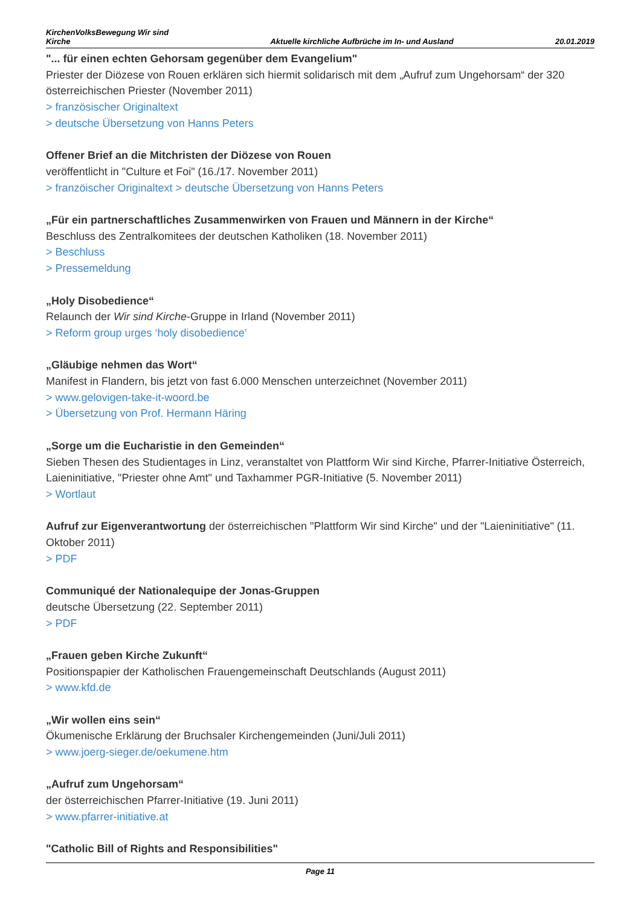KirchenVolksBewegung Wir sind
Kirche Aktuelle kirchliche Aufbrüche im In- und Ausland 20.01.2019
"... für einen echten Gehorsam gegenüber dem Evangelium"
Priester der Diözese von Rouen erklären sich hiermit solidarisch mit dem „Aufruf zum Ungehorsam“ der 320 österreichischen Priester (November 2011)
> französischer Originaltext
> deutsche Übersetzung von Hanns Peters
Offener Brief an die Mitchristen der Diözese von Rouen
veröffentlicht in "Culture et Foi" (16./17. November 2011)
> franzöischer Originaltext > deutsche Übersetzung von Hanns Peters
„Für ein partnerschaftliches Zusammenwirken von Frauen und Männern in der Kirche“
Beschluss des Zentralkomitees der deutschen Katholiken (18. November 2011)
> Beschluss
> Pressemeldung
„Holy Disobedience“
Relaunch der Wir sind Kirche-Gruppe in Irland (November 2011)
> Reform group urges ‘holy disobedience’
„Gläubige nehmen das Wort“
Manifest in Flandern, bis jetzt von fast 6.000 Menschen unterzeichnet (November 2011)
> www.gelovigen-take-it-woord.be
> Übersetzung von Prof. Hermann Häring
„Sorge um die Eucharistie in den Gemeinden“
Sieben Thesen des Studientages in Linz, veranstaltet von Plattform Wir sind Kirche, Pfarrer-Initiative Österreich, Laieninitiative, "Priester ohne Amt" und Taxhammer PGR-Initiative (5. November 2011)
> Wortlaut
Aufruf zur Eigenverantwortung der österreichischen "Plattform Wir sind Kirche" und der "Laieninitiative" (11. Oktober 2011)
> PDF
Communiqué der Nationalequipe der Jonas-Gruppen
deutsche Übersetzung (22. September 2011)
> PDF
„Frauen geben Kirche Zukunft“
Positionspapier der Katholischen Frauengemeinschaft Deutschlands (August 2011)
> www.kfd.de
„Wir wollen eins sein“
Ökumenische Erklärung der Bruchsaler Kirchengemeinden (Juni/Juli 2011)
> www.joerg-sieger.de/oekumene.htm
„Aufruf zum Ungehorsam“
der österreichischen Pfarrer-Initiative (19. Juni 2011)
> www.pfarrer-initiative.at
"Catholic Bill of Rights and Responsibilities"
Page 11